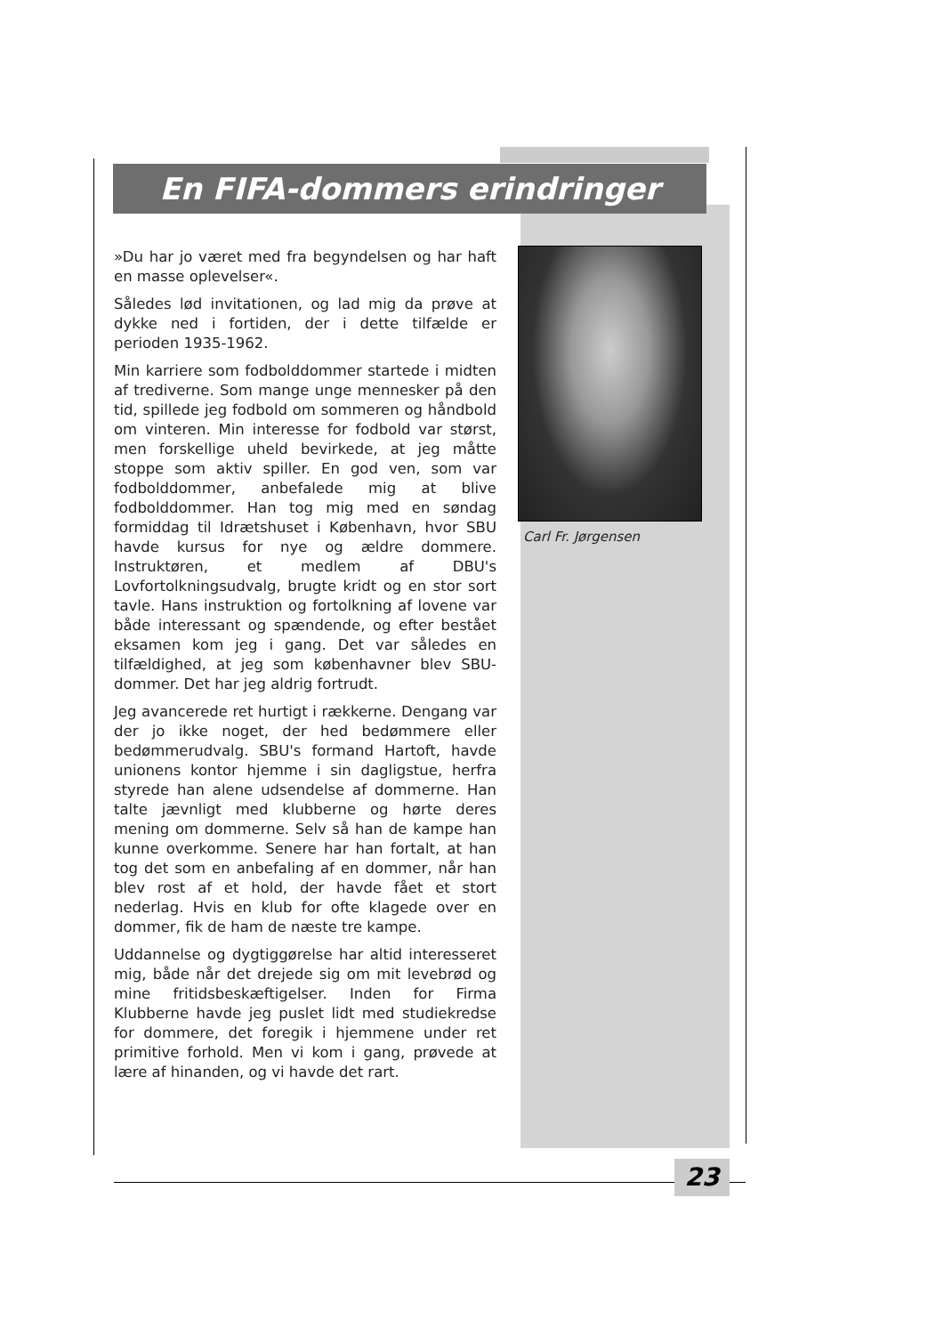En FIFA-dommers erindringer
»Du har jo været med fra begyndelsen og har haft en masse oplevelser«.
Således lød invitationen, og lad mig da prøve at dykke ned i fortiden, der i dette tilfælde er perioden 1935-1962.
Min karriere som fodbolddommer startede i midten af trediverne. Som mange unge mennesker på den tid, spillede jeg fodbold om sommeren og håndbold om vinteren. Min interesse for fodbold var størst, men forskellige uheld bevirkede, at jeg måtte stoppe som aktiv spiller. En god ven, som var fodbolddommer, anbefalede mig at blive fodbolddommer. Han tog mig med en søndag formiddag til Idrætshuset i København, hvor SBU havde kursus for nye og ældre dommere. Instruktøren, et medlem af DBU's Lovfortolkningsudvalg, brugte kridt og en stor sort tavle. Hans instruktion og fortolkning af lovene var både interessant og spændende, og efter bestået eksamen kom jeg i gang. Det var således en tilfældighed, at jeg som københavner blev SBU-dommer. Det har jeg aldrig fortrudt.
Jeg avancerede ret hurtigt i rækkerne. Dengang var der jo ikke noget, der hed bedømmere eller bedømmerudvalg. SBU's formand Hartoft, havde unionens kontor hjemme i sin dagligstue, herfra styrede han alene udsendelse af dommerne. Han talte jævnligt med klubberne og hørte deres mening om dommerne. Selv så han de kampe han kunne overkomme. Senere har han fortalt, at han tog det som en anbefaling af en dommer, når han blev rost af et hold, der havde fået et stort nederlag. Hvis en klub for ofte klagede over en dommer, fik de ham de næste tre kampe.
Uddannelse og dygtiggørelse har altid interesseret mig, både når det drejede sig om mit levebrød og mine fritidsbeskæftigelser. Inden for Firma Klubberne havde jeg puslet lidt med studiekredse for dommere, det foregik i hjemmene under ret primitive forhold. Men vi kom i gang, prøvede at lære af hinanden, og vi havde det rart.
Carl Fr. Jørgensen
23